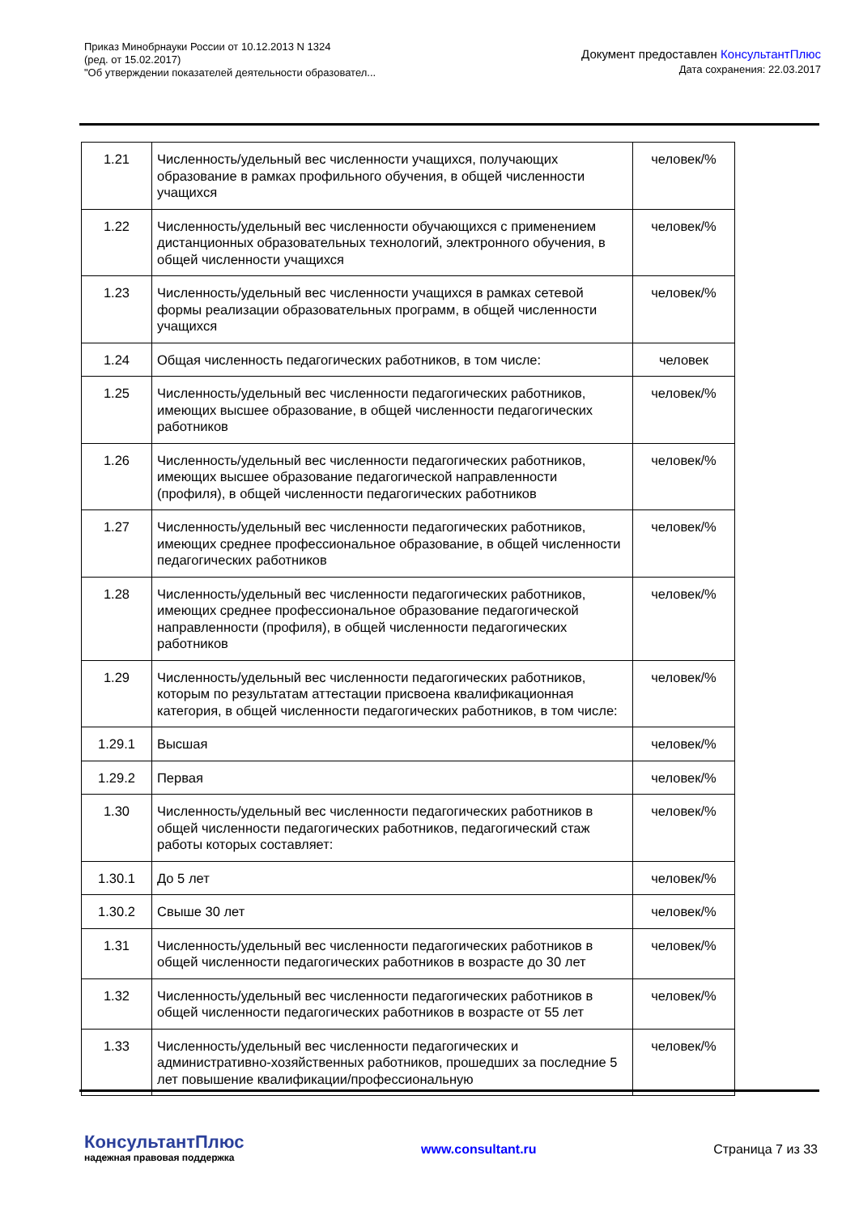Приказ Минобрнауки России от 10.12.2013 N 1324
(ред. от 15.02.2017)
"Об утверждении показателей деятельности образовател...
Документ предоставлен КонсультантПлюс
Дата сохранения: 22.03.2017
| 1.21 | Численность/удельный вес численности учащихся, получающих образование в рамках профильного обучения, в общей численности учащихся | человек/% |
| 1.22 | Численность/удельный вес численности обучающихся с применением дистанционных образовательных технологий, электронного обучения, в общей численности учащихся | человек/% |
| 1.23 | Численность/удельный вес численности учащихся в рамках сетевой формы реализации образовательных программ, в общей численности учащихся | человек/% |
| 1.24 | Общая численность педагогических работников, в том числе: | человек |
| 1.25 | Численность/удельный вес численности педагогических работников, имеющих высшее образование, в общей численности педагогических работников | человек/% |
| 1.26 | Численность/удельный вес численности педагогических работников, имеющих высшее образование педагогической направленности (профиля), в общей численности педагогических работников | человек/% |
| 1.27 | Численность/удельный вес численности педагогических работников, имеющих среднее профессиональное образование, в общей численности педагогических работников | человек/% |
| 1.28 | Численность/удельный вес численности педагогических работников, имеющих среднее профессиональное образование педагогической направленности (профиля), в общей численности педагогических работников | человек/% |
| 1.29 | Численность/удельный вес численности педагогических работников, которым по результатам аттестации присвоена квалификационная категория, в общей численности педагогических работников, в том числе: | человек/% |
| 1.29.1 | Высшая | человек/% |
| 1.29.2 | Первая | человек/% |
| 1.30 | Численность/удельный вес численности педагогических работников в общей численности педагогических работников, педагогический стаж работы которых составляет: | человек/% |
| 1.30.1 | До 5 лет | человек/% |
| 1.30.2 | Свыше 30 лет | человек/% |
| 1.31 | Численность/удельный вес численности педагогических работников в общей численности педагогических работников в возрасте до 30 лет | человек/% |
| 1.32 | Численность/удельный вес численности педагогических работников в общей численности педагогических работников в возрасте от 55 лет | человек/% |
| 1.33 | Численность/удельный вес численности педагогических и административно-хозяйственных работников, прошедших за последние 5 лет повышение квалификации/профессиональную | человек/% |
КонсультантПлюс
надежная правовая поддержка
www.consultant.ru Страница 7 из 33